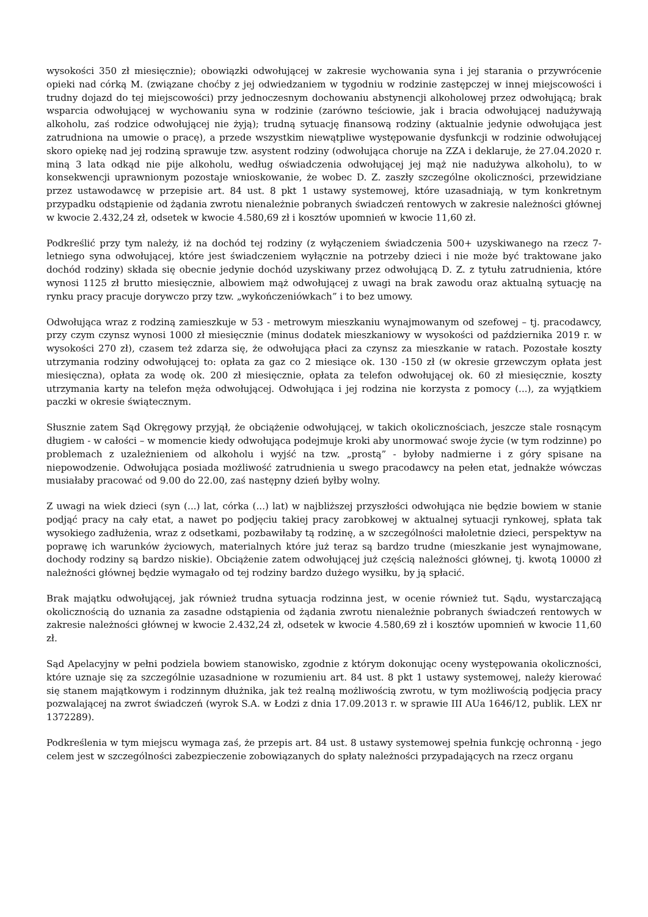wysokości 350 zł miesięcznie); obowiązki odwołującej w zakresie wychowania syna i jej starania o przywrócenie opieki nad córką M. (związane choćby z jej odwiedzaniem w tygodniu w rodzinie zastępczej w innej miejscowości i trudny dojazd do tej miejscowości) przy jednoczesnym dochowaniu abstynencji alkoholowej przez odwołującą; brak wsparcia odwołującej w wychowaniu syna w rodzinie (zarówno teściowie, jak i bracia odwołującej nadużywają alkoholu, zaś rodzice odwołującej nie żyją); trudną sytuację finansową rodziny (aktualnie jedynie odwołująca jest zatrudniona na umowie o pracę), a przede wszystkim niewątpliwe występowanie dysfunkcji w rodzinie odwołującej skoro opiekę nad jej rodziną sprawuje tzw. asystent rodziny (odwołująca choruje na ZZA i deklaruje, że 27.04.2020 r. miną 3 lata odkąd nie pije alkoholu, według oświadczenia odwołującej jej mąż nie nadużywa alkoholu), to w konsekwencji uprawnionym pozostaje wnioskowanie, że wobec D. Z. zaszły szczególne okoliczności, przewidziane przez ustawodawcę w przepisie art. 84 ust. 8 pkt 1 ustawy systemowej, które uzasadniają, w tym konkretnym przypadku odstąpienie od żądania zwrotu nienależnie pobranych świadczeń rentowych w zakresie należności głównej w kwocie 2.432,24 zł, odsetek w kwocie 4.580,69 zł i kosztów upomnień w kwocie 11,60 zł.
Podkreślić przy tym należy, iż na dochód tej rodziny (z wyłączeniem świadczenia 500+ uzyskiwanego na rzecz 7-letniego syna odwołującej, które jest świadczeniem wyłącznie na potrzeby dzieci i nie może być traktowane jako dochód rodziny) składa się obecnie jedynie dochód uzyskiwany przez odwołującą D. Z. z tytułu zatrudnienia, które wynosi 1125 zł brutto miesięcznie, albowiem mąż odwołującej z uwagi na brak zawodu oraz aktualną sytuację na rynku pracy pracuje dorywczo przy tzw. „wykończeniówkach” i to bez umowy.
Odwołująca wraz z rodziną zamieszkuje w 53 - metrowym mieszkaniu wynajmowanym od szefowej – tj. pracodawcy, przy czym czynsz wynosi 1000 zł miesięcznie (minus dodatek mieszkaniowy w wysokości od października 2019 r. w wysokości 270 zł), czasem też zdarza się, że odwołująca płaci za czynsz za mieszkanie w ratach. Pozostałe koszty utrzymania rodziny odwołującej to: opłata za gaz co 2 miesiące ok. 130 -150 zł (w okresie grzewczym opłata jest miesięczna), opłata za wodę ok. 200 zł miesięcznie, opłata za telefon odwołującej ok. 60 zł miesięcznie, koszty utrzymania karty na telefon męża odwołującej. Odwołująca i jej rodzina nie korzysta z pomocy (...), za wyjątkiem paczki w okresie świątecznym.
Słusznie zatem Sąd Okręgowy przyjął, że obciążenie odwołującej, w takich okolicznościach, jeszcze stale rosnącym długiem - w całości – w momencie kiedy odwołująca podejmuje kroki aby unormować swoje życie (w tym rodzinne) po problemach z uzależnieniem od alkoholu i wyjść na tzw. „prostą” - byłoby nadmierne i z góry spisane na niepowodzenie. Odwołująca posiada możliwość zatrudnienia u swego pracodawcy na pełen etat, jednakże wówczas musiałaby pracować od 9.00 do 22.00, zaś następny dzień byłby wolny.
Z uwagi na wiek dzieci (syn (...) lat, córka (...) lat) w najbliższej przyszłości odwołująca nie będzie bowiem w stanie podjąć pracy na cały etat, a nawet po podjęciu takiej pracy zarobkowej w aktualnej sytuacji rynkowej, spłata tak wysokiego zadłużenia, wraz z odsetkami, pozbawiłaby tą rodzinę, a w szczególności małoletnie dzieci, perspektyw na poprawę ich warunków życiowych, materialnych które już teraz są bardzo trudne (mieszkanie jest wynajmowane, dochody rodziny są bardzo niskie). Obciążenie zatem odwołującej już częścią należności głównej, tj. kwotą 10000 zł należności głównej będzie wymagało od tej rodziny bardzo dużego wysiłku, by ją spłacić.
Brak majątku odwołującej, jak również trudna sytuacja rodzinna jest, w ocenie również tut. Sądu, wystarczającą okolicznością do uznania za zasadne odstąpienia od żądania zwrotu nienależnie pobranych świadczeń rentowych w zakresie należności głównej w kwocie 2.432,24 zł, odsetek w kwocie 4.580,69 zł i kosztów upomnień w kwocie 11,60 zł.
Sąd Apelacyjny w pełni podziela bowiem stanowisko, zgodnie z którym dokonując oceny występowania okoliczności, które uznaje się za szczególnie uzasadnione w rozumieniu art. 84 ust. 8 pkt 1 ustawy systemowej, należy kierować się stanem majątkowym i rodzinnym dłużnika, jak też realną możliwością zwrotu, w tym możliwością podjęcia pracy pozwalającej na zwrot świadczeń (wyrok S.A. w Łodzi z dnia 17.09.2013 r. w sprawie III AUa 1646/12, publik. LEX nr 1372289).
Podkreślenia w tym miejscu wymaga zaś, że przepis art. 84 ust. 8 ustawy systemowej spełnia funkcję ochronną - jego celem jest w szczególności zabezpieczenie zobowiązanych do spłaty należności przypadających na rzecz organu